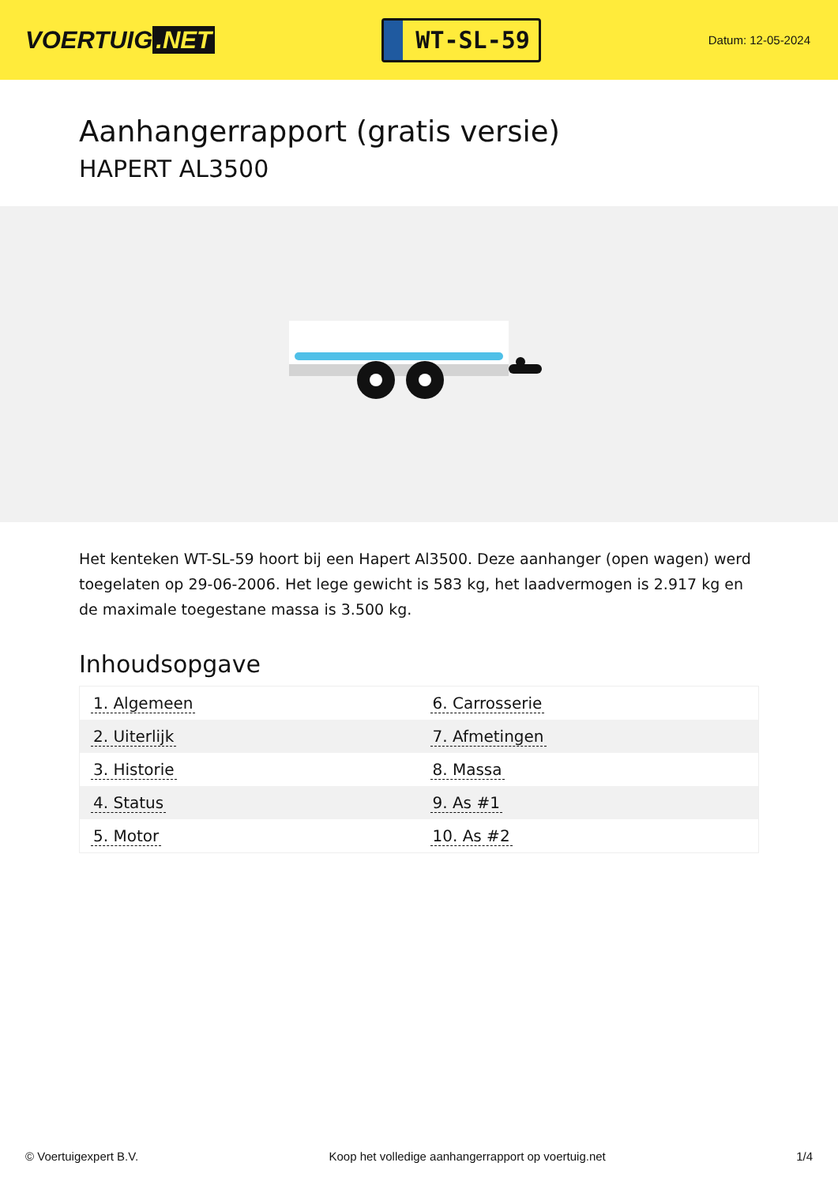VOERTUIG.NET
WT-SL-59
Datum: 12-05-2024
Aanhangerrapport (gratis versie)
HAPERT AL3500
Het kenteken WT-SL-59 hoort bij een Hapert Al3500. Deze aanhanger (open wagen) werd toegelaten op 29-06-2006. Het lege gewicht is 583 kg, het laadvermogen is 2.917 kg en de maximale toegestane massa is 3.500 kg.
Inhoudsopgave
| 1. Algemeen | 6. Carrosserie |
| 2. Uiterlijk | 7. Afmetingen |
| 3. Historie | 8. Massa |
| 4. Status | 9. As #1 |
| 5. Motor | 10. As #2 |
© Voertuigexpert B.V. Koop het volledige aanhangerrapport op voertuig.net 1/4